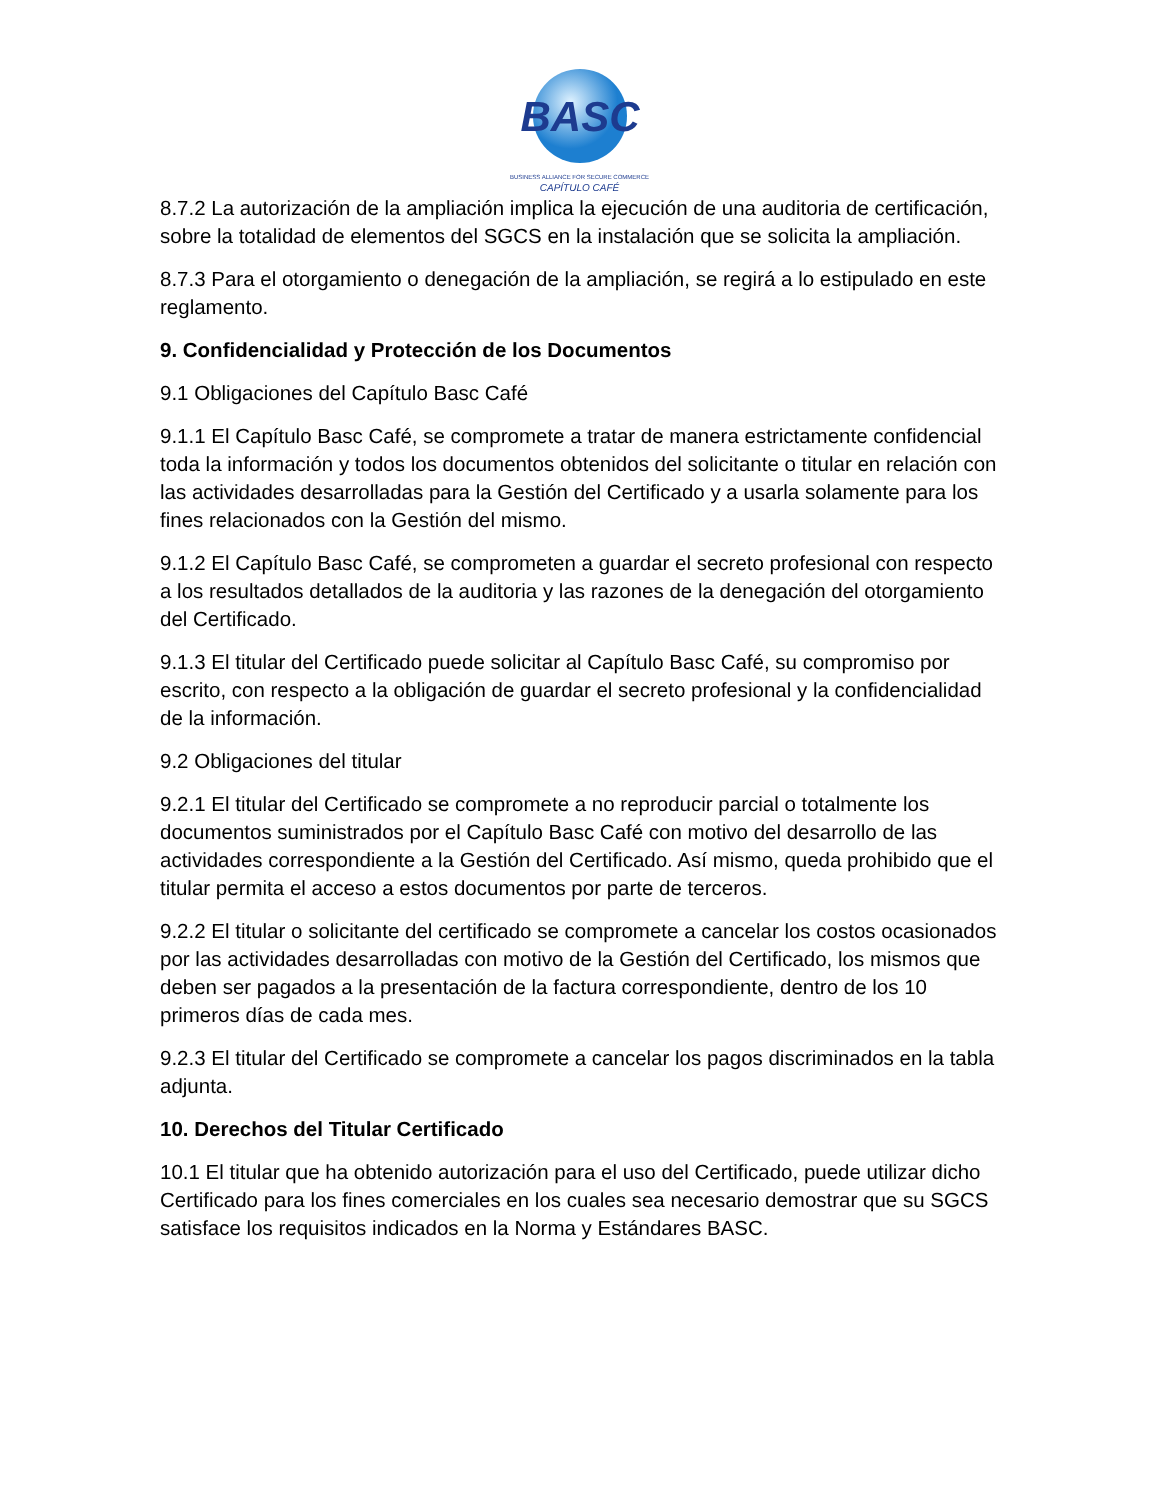BASC
BUSINESS ALLIANCE FOR SECURE COMMERCE
CAPÍTULO CAFÉ
8.7.2 La autorización de la ampliación implica la ejecución de una auditoria de certificación, sobre la totalidad de elementos del SGCS en la instalación que se solicita la ampliación.
8.7.3 Para el otorgamiento o denegación de la ampliación, se regirá a lo estipulado en este reglamento.
9. Confidencialidad y Protección de los Documentos
9.1 Obligaciones del Capítulo Basc Café
9.1.1 El Capítulo Basc Café, se compromete a tratar de manera estrictamente confidencial toda la información y todos los documentos obtenidos del solicitante o titular en relación con las actividades desarrolladas para la Gestión del Certificado y a usarla solamente para los fines relacionados con la Gestión del mismo.
9.1.2 El Capítulo Basc Café, se comprometen a guardar el secreto profesional con respecto a los resultados detallados de la auditoria y las razones de la denegación del otorgamiento del Certificado.
9.1.3 El titular del Certificado puede solicitar al Capítulo Basc Café, su compromiso por escrito, con respecto a la obligación de guardar el secreto profesional y la confidencialidad de la información.
9.2 Obligaciones del titular
9.2.1 El titular del Certificado se compromete a no reproducir parcial o totalmente los documentos suministrados por el Capítulo Basc Café con motivo del desarrollo de las actividades correspondiente a la Gestión del Certificado. Así mismo, queda prohibido que el titular permita el acceso a estos documentos por parte de terceros.
9.2.2 El titular o solicitante del certificado se compromete a cancelar los costos ocasionados por las actividades desarrolladas con motivo de la Gestión del Certificado, los mismos que deben ser pagados a la presentación de la factura correspondiente, dentro de los 10 primeros días de cada mes.
9.2.3 El titular del Certificado se compromete a cancelar los pagos discriminados en la tabla adjunta.
10. Derechos del Titular Certificado
10.1 El titular que ha obtenido autorización para el uso del Certificado, puede utilizar dicho Certificado para los fines comerciales en los cuales sea necesario demostrar que su SGCS satisface los requisitos indicados en la Norma y Estándares BASC.